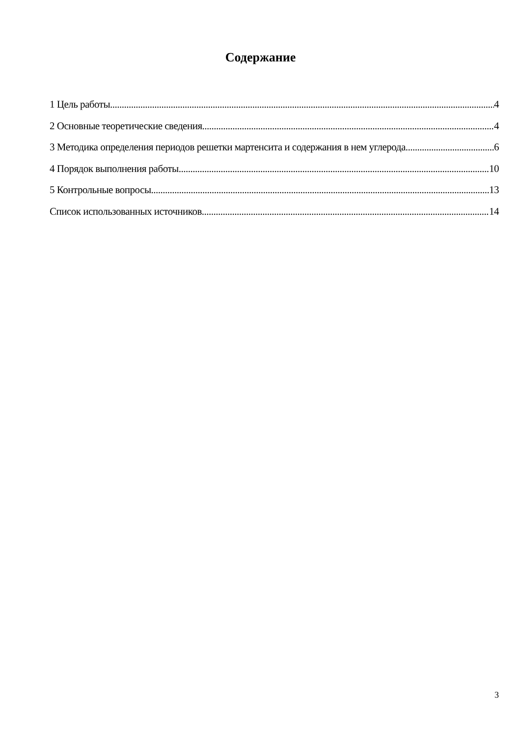Содержание
1 Цель работы 4
2 Основные теоретические сведения 4
3 Методика определения периодов решетки мартенсита и содержания в нем углерода 6
4 Порядок выполнения работы 10
5 Контрольные вопросы 13
Список использованных источников 14
3